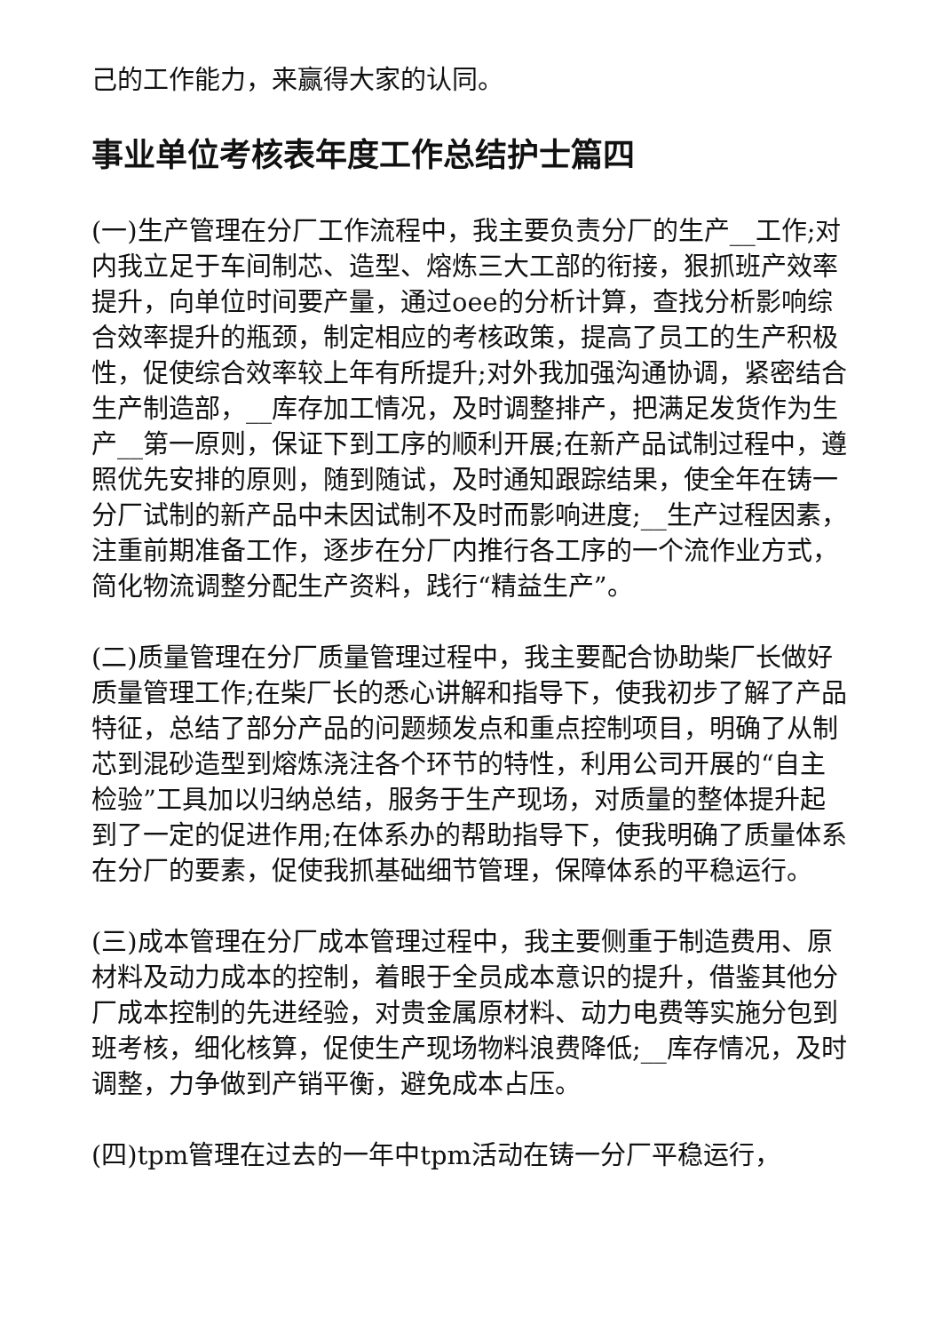己的工作能力，来赢得大家的认同。
事业单位考核表年度工作总结护士篇四
(一)生产管理在分厂工作流程中，我主要负责分厂的生产__工作;对内我立足于车间制芯、造型、熔炼三大工部的衔接，狠抓班产效率提升，向单位时间要产量，通过oee的分析计算，查找分析影响综合效率提升的瓶颈，制定相应的考核政策，提高了员工的生产积极性，促使综合效率较上年有所提升;对外我加强沟通协调，紧密结合生产制造部，__库存加工情况，及时调整排产，把满足发货作为生产__第一原则，保证下到工序的顺利开展;在新产品试制过程中，遵照优先安排的原则，随到随试，及时通知跟踪结果，使全年在铸一分厂试制的新产品中未因试制不及时而影响进度;__生产过程因素，注重前期准备工作，逐步在分厂内推行各工序的一个流作业方式，简化物流调整分配生产资料，践行“精益生产”。
(二)质量管理在分厂质量管理过程中，我主要配合协助柴厂长做好质量管理工作;在柴厂长的悉心讲解和指导下，使我初步了解了产品特征，总结了部分产品的问题频发点和重点控制项目，明确了从制芯到混砂造型到熔炼浇注各个环节的特性，利用公司开展的“自主检验”工具加以归纳总结，服务于生产现场，对质量的整体提升起到了一定的促进作用;在体系办的帮助指导下，使我明确了质量体系在分厂的要素，促使我抓基础细节管理，保障体系的平稳运行。
(三)成本管理在分厂成本管理过程中，我主要侧重于制造费用、原材料及动力成本的控制，着眼于全员成本意识的提升，借鉴其他分厂成本控制的先进经验，对贵金属原材料、动力电费等实施分包到班考核，细化核算，促使生产现场物料浪费降低;__库存情况，及时调整，力争做到产销平衡，避免成本占压。
(四)tpm管理在过去的一年中tpm活动在铸一分厂平稳运行，